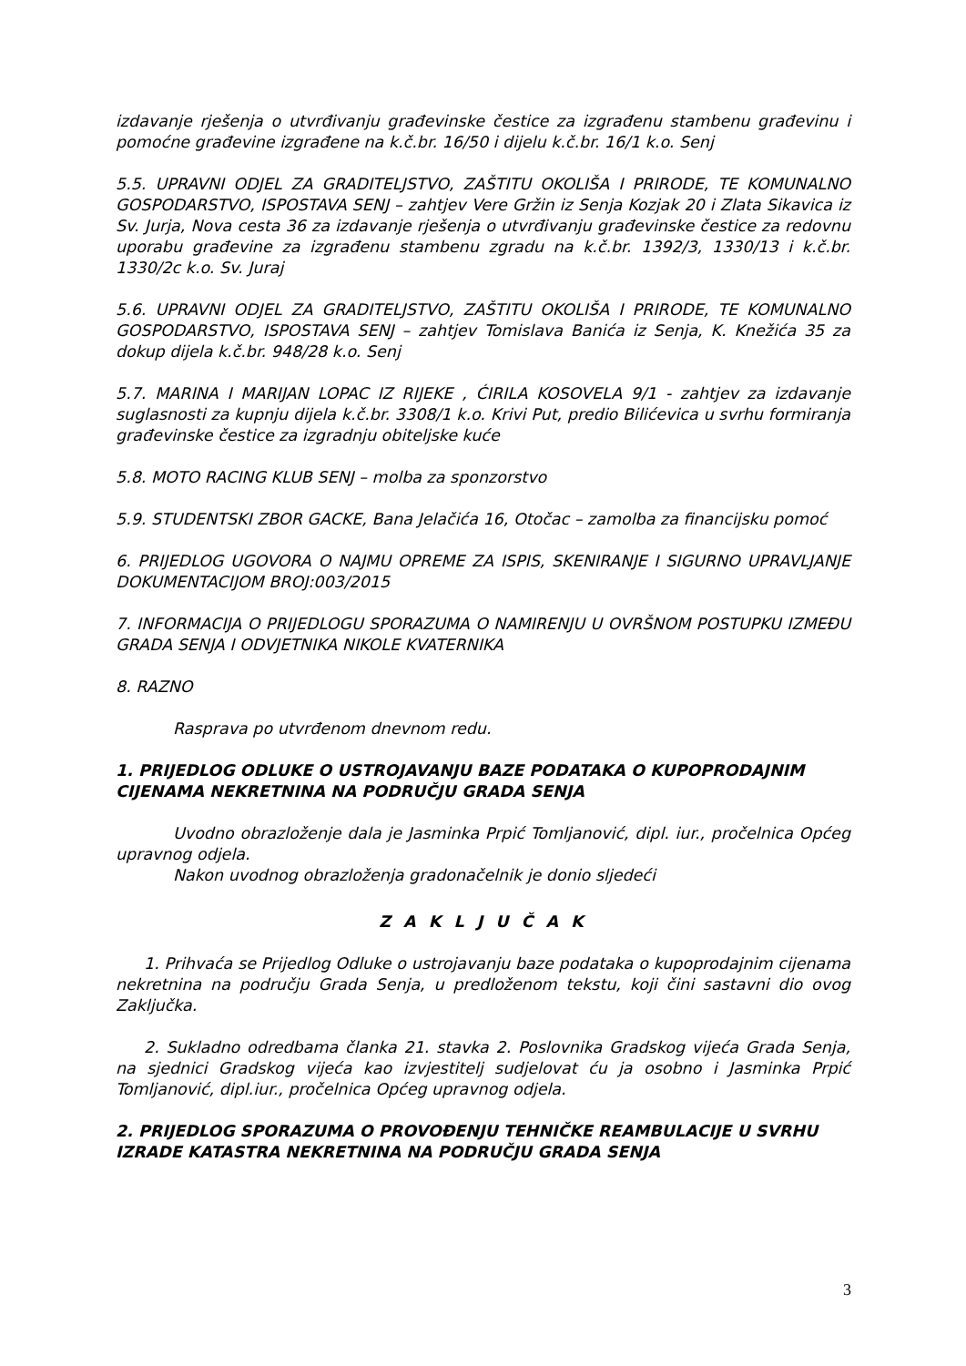izdavanje rješenja o utvrđivanju građevinske čestice za izgrađenu stambenu građevinu i pomoćne građevine izgrađene na k.č.br. 16/50 i dijelu k.č.br. 16/1 k.o. Senj
5.5. UPRAVNI ODJEL ZA GRADITELJSTVO, ZAŠTITU OKOLIŠA I PRIRODE, TE KOMUNALNO GOSPODARSTVO, ISPOSTAVA SENJ – zahtjev Vere Gržin iz Senja Kozjak 20 i Zlata Sikavica iz Sv. Jurja, Nova cesta 36 za izdavanje rješenja o utvrđivanju građevinske čestice za redovnu uporabu građevine za izgrađenu stambenu zgradu na k.č.br. 1392/3, 1330/13 i k.č.br. 1330/2c k.o. Sv. Juraj
5.6. UPRAVNI ODJEL ZA GRADITELJSTVO, ZAŠTITU OKOLIŠA I PRIRODE, TE KOMUNALNO GOSPODARSTVO, ISPOSTAVA SENJ – zahtjev Tomislava Banića iz Senja, K. Knežića 35 za dokup dijela k.č.br. 948/28 k.o. Senj
5.7. MARINA I MARIJAN LOPAC IZ RIJEKE , ĆIRILA KOSOVELA 9/1 - zahtjev za izdavanje suglasnosti za kupnju dijela k.č.br. 3308/1 k.o. Krivi Put, predio Bilićevica u svrhu formiranja građevinske čestice za izgradnju obiteljske kuće
5.8. MOTO RACING KLUB SENJ – molba za sponzorstvo
5.9. STUDENTSKI ZBOR GACKE, Bana Jelačića 16, Otočac – zamolba za financijsku pomoć
6. PRIJEDLOG UGOVORA O NAJMU OPREME ZA ISPIS, SKENIRANJE I SIGURNO UPRAVLJANJE DOKUMENTACIJOM BROJ:003/2015
7. INFORMACIJA O PRIJEDLOGU SPORAZUMA O NAMIRENJU U OVRŠNOM POSTUPKU IZMEĐU GRADA SENJA I ODVJETNIKA NIKOLE KVATERNIKA
8. RAZNO
Rasprava po utvrđenom dnevnom redu.
1. PRIJEDLOG ODLUKE O USTROJAVANJU BAZE PODATAKA O KUPOPRODAJNIM CIJENAMA NEKRETNINA NA PODRUČJU GRADA SENJA
Uvodno obrazloženje dala je Jasminka Prpić Tomljanović, dipl. iur., pročelnica Općeg upravnog odjela.
Nakon uvodnog obrazloženja gradonačelnik je donio sljedeći
Z A K L J U Č A K
1. Prihvaća se Prijedlog Odluke o ustrojavanju baze podataka o kupoprodajnim cijenama nekretnina na području Grada Senja, u predloženom tekstu, koji čini sastavni dio ovog Zaključka.
2. Sukladno odredbama članka 21. stavka 2. Poslovnika Gradskog vijeća Grada Senja, na sjednici Gradskog vijeća kao izvjestitelj sudjelovat ću ja osobno i Jasminka Prpić Tomljanović, dipl.iur., pročelnica Općeg upravnog odjela.
2. PRIJEDLOG SPORAZUMA O PROVOĐENJU TEHNIČKE REAMBULACIJE U SVRHU IZRADE KATASTRA NEKRETNINA NA PODRUČJU GRADA SENJA
3